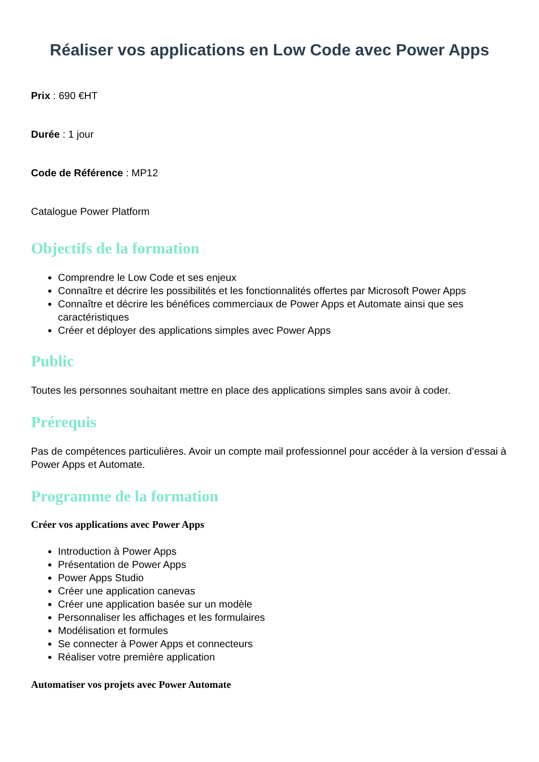Réaliser vos applications en Low Code avec Power Apps
Prix : 690 €HT
Durée : 1 jour
Code de Référence : MP12
Catalogue Power Platform
Objectifs de la formation
Comprendre le Low Code et ses enjeux
Connaître et décrire les possibilités et les fonctionnalités offertes par Microsoft Power Apps
Connaître et décrire les bénéfices commerciaux de Power Apps et Automate ainsi que ses caractéristiques
Créer et déployer des applications simples avec Power Apps
Public
Toutes les personnes souhaitant mettre en place des applications simples sans avoir à coder.
Prérequis
Pas de compétences particulières. Avoir un compte mail professionnel pour accéder à la version d’essai à Power Apps et Automate.
Programme de la formation
Créer vos applications avec Power Apps
Introduction à Power Apps
Présentation de Power Apps
Power Apps Studio
Créer une application canevas
Créer une application basée sur un modèle
Personnaliser les affichages et les formulaires
Modélisation et formules
Se connecter à Power Apps et connecteurs
Réaliser votre première application
Automatiser vos projets avec Power Automate